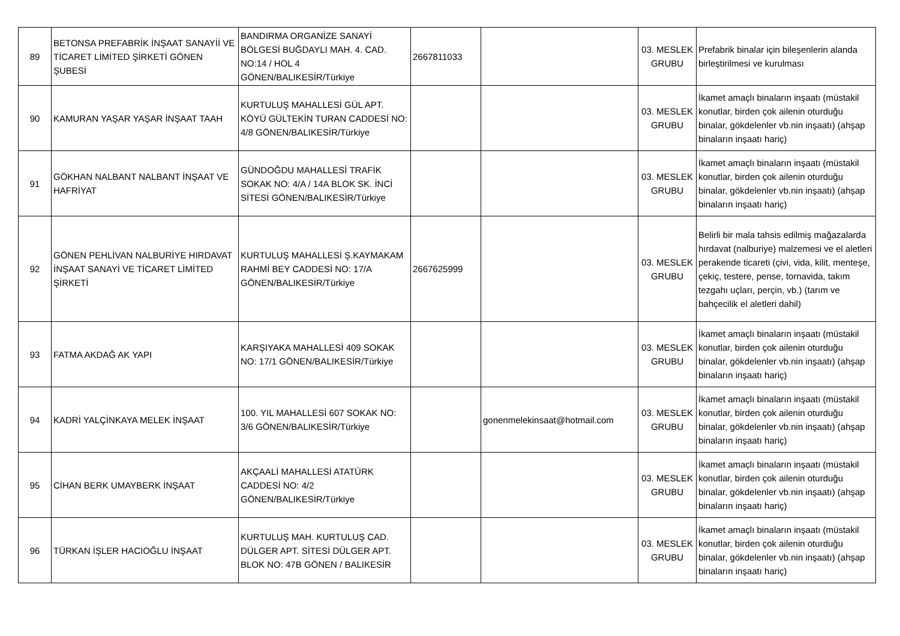| 89 | BETONSA PREFABRİK İNŞAAT SANAYİİ VE TİCARET LİMİTED ŞİRKETİ GÖNEN ŞUBESİ | BANDIRMA ORGANİZE SANAYİ BÖLGESİ BUĞDAYLI MAH. 4. CAD. NO:14 / HOL 4 GÖNEN/BALIKESİR/Türkiye | 2667811033 | | 03. MESLEK GRUBU | Prefabrik binalar için bileşenlerin alanda birleştirilmesi ve kurulması |
| 90 | KAMURAN YAŞAR YAŞAR İNŞAAT TAAH | KURTULUŞ MAHALLESİ GÜL APT. KÖYÜ GÜLTEKİN TURAN CADDESİ NO: 4/8 GÖNEN/BALIKESİR/Türkiye | | | 03. MESLEK GRUBU | İkamet amaçlı binaların inşaatı (müstakil konutlar, birden çok ailenin oturduğu binalar, gökdelenler vb.nin inşaatı) (ahşap binaların inşaatı hariç) |
| 91 | GÖKHAN NALBANT NALBANT İNŞAAT VE HAFRİYAT | GÜNDOĞDU MAHALLESİ TRAFİK SOKAK NO: 4/A / 14A BLOK SK. İNCİ SİTESİ GÖNEN/BALIKESİR/Türkiye | | | 03. MESLEK GRUBU | İkamet amaçlı binaların inşaatı (müstakil konutlar, birden çok ailenin oturduğu binalar, gökdelenler vb.nin inşaatı) (ahşap binaların inşaatı hariç) |
| 92 | GÖNEN PEHLİVAN NALBURİYE HIRDAVAT İNŞAAT SANAYİ VE TİCARET LİMİTED ŞİRKETİ | KURTULUŞ MAHALLESİ Ş.KAYMAKAM RAHMİ BEY CADDESİ NO: 17/A GÖNEN/BALIKESİR/Türkiye | 2667625999 | | 03. MESLEK GRUBU | Belirli bir mala tahsis edilmiş mağazalarda hırdavat (nalburiye) malzemesi ve el aletleri perakende ticareti (çivi, vida, kilit, menteşe, çekiç, testere, pense, tornavida, takım tezgahı uçları, perçin, vb.) (tarım ve bahçecilik el aletleri dahil) |
| 93 | FATMA AKDAĞ AK YAPI | KARŞIYAKA MAHALLESİ 409 SOKAK NO: 17/1 GÖNEN/BALIKESİR/Türkiye | | | 03. MESLEK GRUBU | İkamet amaçlı binaların inşaatı (müstakil konutlar, birden çok ailenin oturduğu binalar, gökdelenler vb.nin inşaatı) (ahşap binaların inşaatı hariç) |
| 94 | KADRİ YALÇİNKAYA MELEK İNŞAAT | 100. YIL MAHALLESİ 607 SOKAK NO: 3/6 GÖNEN/BALIKESİR/Türkiye | | gonenmelekinsaat@hotmail.com | 03. MESLEK GRUBU | İkamet amaçlı binaların inşaatı (müstakil konutlar, birden çok ailenin oturduğu binalar, gökdelenler vb.nin inşaatı) (ahşap binaların inşaatı hariç) |
| 95 | CİHAN BERK UMAYBERK İNŞAAT | AKÇAALİ MAHALLESİ ATATÜRK CADDESİ NO: 4/2 GÖNEN/BALIKESİR/Türkiye | | | 03. MESLEK GRUBU | İkamet amaçlı binaların inşaatı (müstakil konutlar, birden çok ailenin oturduğu binalar, gökdelenler vb.nin inşaatı) (ahşap binaların inşaatı hariç) |
| 96 | TÜRKAN İŞLER HACIOĞLU İNŞAAT | KURTULUŞ MAH. KURTULUŞ CAD. DÜLGER APT. SİTESİ DÜLGER APT. BLOK NO: 47B GÖNEN / BALIKESİR | | | 03. MESLEK GRUBU | İkamet amaçlı binaların inşaatı (müstakil konutlar, birden çok ailenin oturduğu binalar, gökdelenler vb.nin inşaatı) (ahşap binaların inşaatı hariç) |